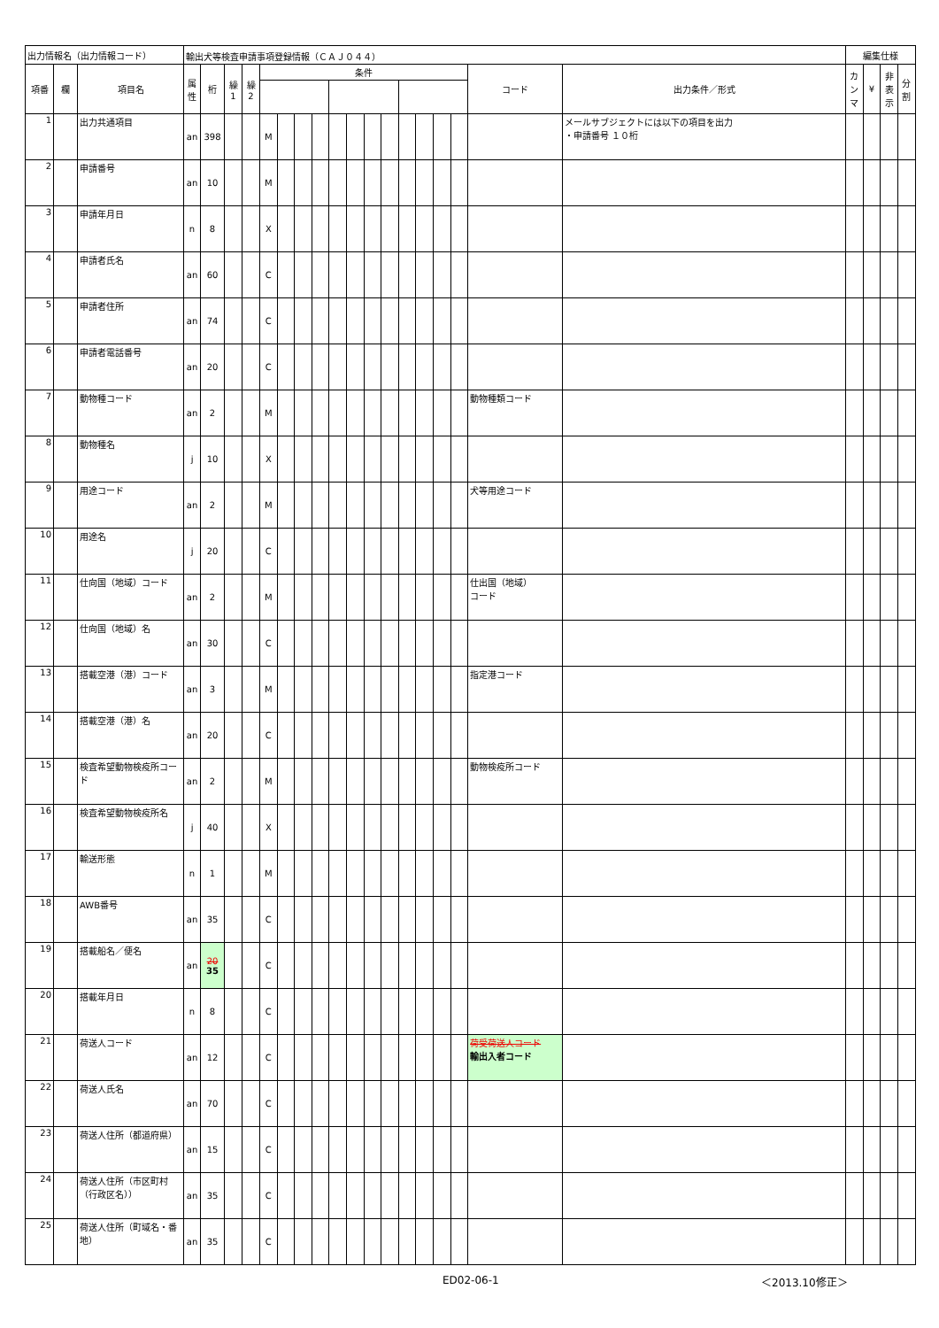| 出力情報名（出力情報コード） | | | 輸出犬等検査申請事項登録情報（ＣＡＪ０４４） | | | | | | | | | | | | | | | | | | 編集仕様 | | | |
| --- | --- | --- | --- | --- | --- | --- | --- | --- | --- | --- | --- | --- | --- | --- | --- | --- | --- | --- | --- | --- | --- | --- | --- | --- |
| 項番 | 欄 | 項目名 | 属 性 | 桁 | 繰 1 | 繰 2 | 条件 | | | | | | | | | | | | コード | 出力条件／形式 | カ ン マ | ¥ | 非 表 示 | 分 割 |
| 1 | | 出力共通項目 | an | 398 | | | M | | | | | | | | | | | | | メールサブジェクトには以下の項目を出力 ・申請番号 １０桁 | | | | |
| 2 | | 申請番号 | an | 10 | | | M | | | | | | | | | | | | | | | | | |
| 3 | | 申請年月日 | n | 8 | | | X | | | | | | | | | | | | | | | | | |
| 4 | | 申請者氏名 | an | 60 | | | C | | | | | | | | | | | | | | | | | |
| 5 | | 申請者住所 | an | 74 | | | C | | | | | | | | | | | | | | | | | |
| 6 | | 申請者電話番号 | an | 20 | | | C | | | | | | | | | | | | | | | | | |
| 7 | | 動物種コード | an | 2 | | | M | | | | | | | | | | | | 動物種類コード | | | | | |
| 8 | | 動物種名 | j | 10 | | | X | | | | | | | | | | | | | | | | | |
| 9 | | 用途コード | an | 2 | | | M | | | | | | | | | | | | 犬等用途コード | | | | | |
| 10 | | 用途名 | j | 20 | | | C | | | | | | | | | | | | | | | | | |
| 11 | | 仕向国（地域）コード | an | 2 | | | M | | | | | | | | | | | | 仕出国（地域） コード | | | | | |
| 12 | | 仕向国（地域）名 | an | 30 | | | C | | | | | | | | | | | | | | | | | |
| 13 | | 搭載空港（港）コード | an | 3 | | | M | | | | | | | | | | | | 指定港コード | | | | | |
| 14 | | 搭載空港（港）名 | an | 20 | | | C | | | | | | | | | | | | | | | | | |
| 15 | | 検査希望動物検疫所コード | an | 2 | | | M | | | | | | | | | | | | 動物検疫所コード | | | | | |
| 16 | | 検査希望動物検疫所名 | j | 40 | | | X | | | | | | | | | | | | | | | | | |
| 17 | | 輸送形態 | n | 1 | | | M | | | | | | | | | | | | | | | | | |
| 18 | | AWB番号 | an | 35 | | | C | | | | | | | | | | | | | | | | | |
| 19 | | 搭載船名／便名 | an | 20 35 | | | C | | | | | | | | | | | | | | | | | |
| 20 | | 搭載年月日 | n | 8 | | | C | | | | | | | | | | | | | | | | | |
| 21 | | 荷送人コード | an | 12 | | | C | | | | | | | | | | | | 荷受荷送人コード 輸出入者コード | | | | | |
| 22 | | 荷送人氏名 | an | 70 | | | C | | | | | | | | | | | | | | | | | |
| 23 | | 荷送人住所（都道府県） | an | 15 | | | C | | | | | | | | | | | | | | | | | |
| 24 | | 荷送人住所（市区町村（行政区名）） | an | 35 | | | C | | | | | | | | | | | | | | | | | |
| 25 | | 荷送人住所（町域名・番地） | an | 35 | | | C | | | | | | | | | | | | | | | | | |
ED02-06-1 ＜2013.10修正＞